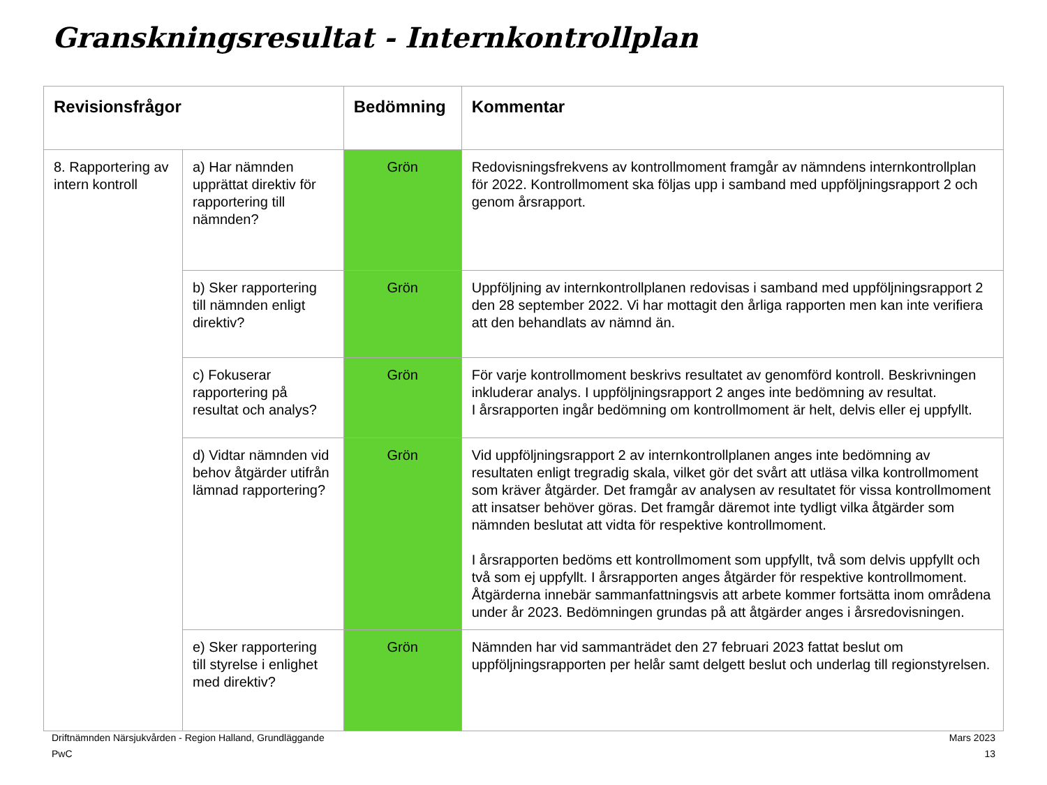Granskningsresultat - Internkontrollplan
| Revisionsfrågor | | Bedömning | Kommentar |
| --- | --- | --- | --- |
| 8. Rapportering av intern kontroll | a) Har nämnden upprättat direktiv för rapportering till nämnden? | Grön | Redovisningsfrekvens av kontrollmoment framgår av nämndens internkontrollplan för 2022. Kontrollmoment ska följas upp i samband med uppföljningsrapport 2 och genom årsrapport. |
| | b) Sker rapportering till nämnden enligt direktiv? | Grön | Uppföljning av internkontrollplanen redovisas i samband med uppföljningsrapport 2 den 28 september 2022. Vi har mottagit den årliga rapporten men kan inte verifiera att den behandlats av nämnd än. |
| | c) Fokuserar rapportering på resultat och analys? | Grön | För varje kontrollmoment beskrivs resultatet av genomförd kontroll. Beskrivningen inkluderar analys. I uppföljningsrapport 2 anges inte bedömning av resultat. I årsrapporten ingår bedömning om kontrollmoment är helt, delvis eller ej uppfyllt. |
| | d) Vidtar nämnden vid behov åtgärder utifrån lämnad rapportering? | Grön | Vid uppföljningsrapport 2 av internkontrollplanen anges inte bedömning av resultaten enligt tregradig skala, vilket gör det svårt att utläsa vilka kontrollmoment som kräver åtgärder. Det framgår av analysen av resultatet för vissa kontrollmoment att insatser behöver göras. Det framgår däremot inte tydligt vilka åtgärder som nämnden beslutat att vidta för respektive kontrollmoment. I årsrapporten bedöms ett kontrollmoment som uppfyllt, två som delvis uppfyllt och två som ej uppfyllt. I årsrapporten anges åtgärder för respektive kontrollmoment. Åtgärderna innebär sammanfattningsvis att arbete kommer fortsätta inom områdena under år 2023. Bedömningen grundas på att åtgärder anges i årsredovisningen. |
| | e) Sker rapportering till styrelse i enlighet med direktiv? | Grön | Nämnden har vid sammanträdet den 27 februari 2023 fattat beslut om uppföljningsrapporten per helår samt delgett beslut och underlag till regionstyrelsen. |
Driftnämnden Närsjukvården - Region Halland, Grundläggande
PwC
Mars 2023
13